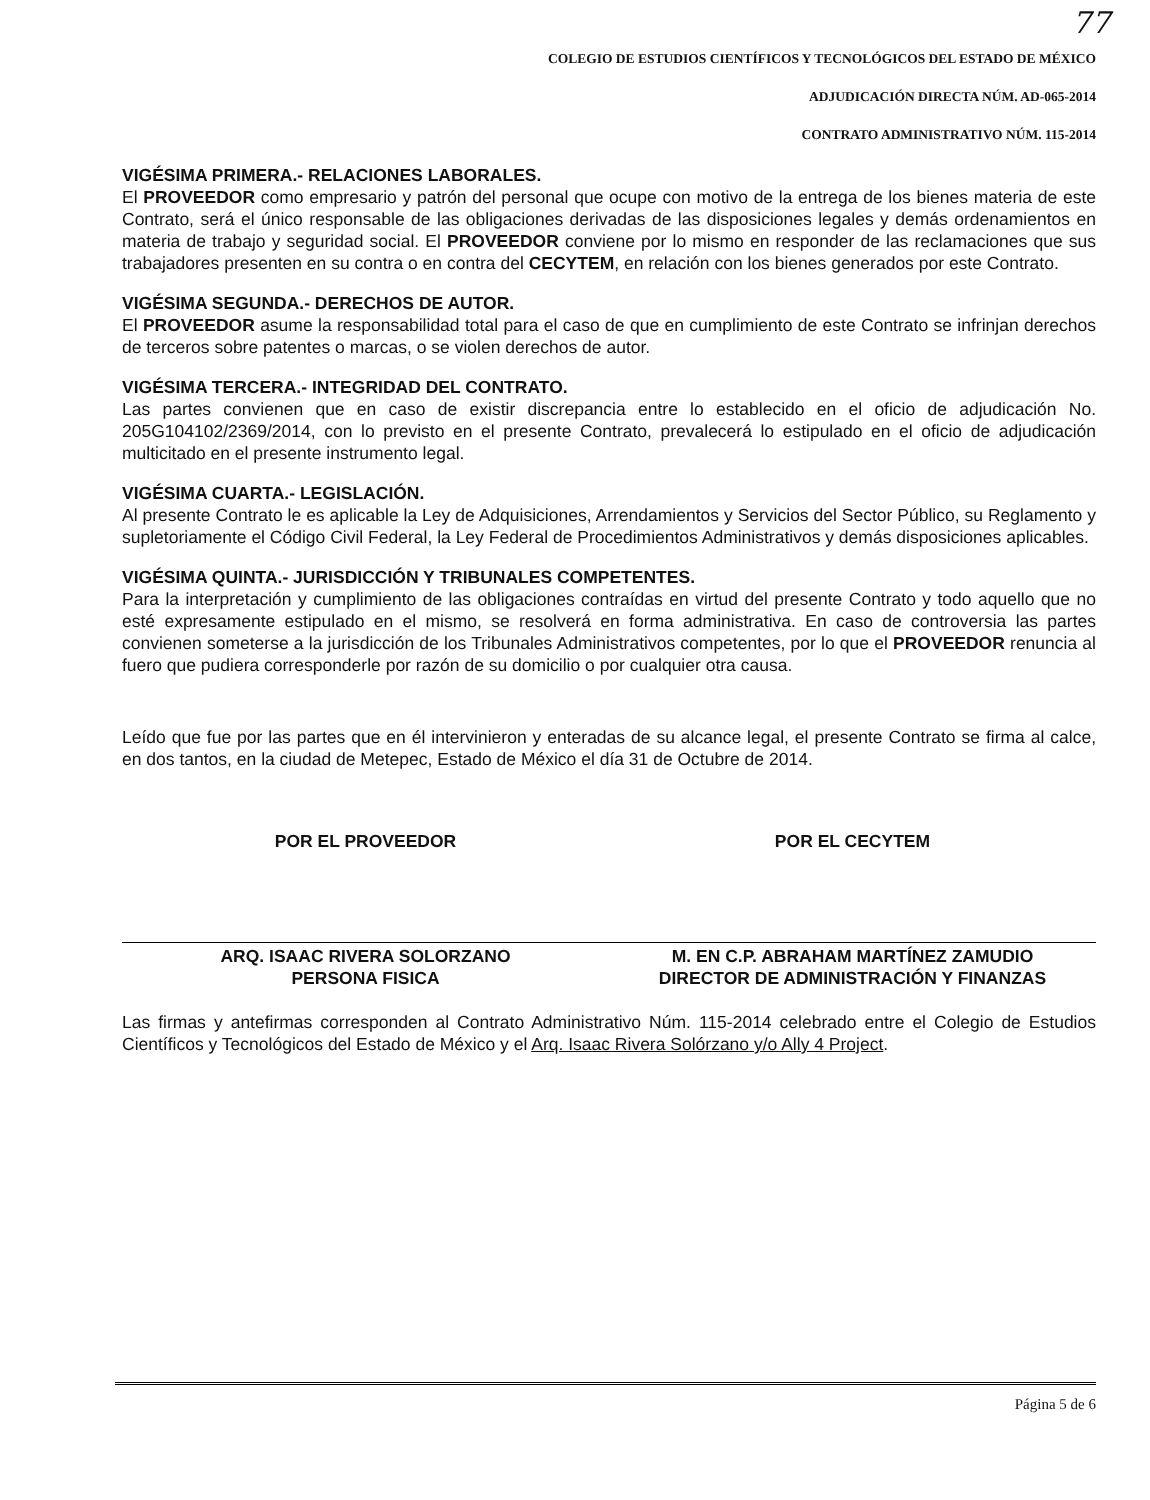77
COLEGIO DE ESTUDIOS CIENTÍFICOS Y TECNOLÓGICOS DEL ESTADO DE MÉXICO
ADJUDICACIÓN DIRECTA NÚM. AD-065-2014
CONTRATO ADMINISTRATIVO NÚM. 115-2014
VIGÉSIMA PRIMERA.- RELACIONES LABORALES.
El PROVEEDOR como empresario y patrón del personal que ocupe con motivo de la entrega de los bienes materia de este Contrato, será el único responsable de las obligaciones derivadas de las disposiciones legales y demás ordenamientos en materia de trabajo y seguridad social. El PROVEEDOR conviene por lo mismo en responder de las reclamaciones que sus trabajadores presenten en su contra o en contra del CECYTEM, en relación con los bienes generados por este Contrato.
VIGÉSIMA SEGUNDA.- DERECHOS DE AUTOR.
El PROVEEDOR asume la responsabilidad total para el caso de que en cumplimiento de este Contrato se infrinjan derechos de terceros sobre patentes o marcas, o se violen derechos de autor.
VIGÉSIMA TERCERA.- INTEGRIDAD DEL CONTRATO.
Las partes convienen que en caso de existir discrepancia entre lo establecido en el oficio de adjudicación No. 205G104102/2369/2014, con lo previsto en el presente Contrato, prevalecerá lo estipulado en el oficio de adjudicación multicitado en el presente instrumento legal.
VIGÉSIMA CUARTA.- LEGISLACIÓN.
Al presente Contrato le es aplicable la Ley de Adquisiciones, Arrendamientos y Servicios del Sector Público, su Reglamento y supletoriamente el Código Civil Federal, la Ley Federal de Procedimientos Administrativos y demás disposiciones aplicables.
VIGÉSIMA QUINTA.- JURISDICCIÓN Y TRIBUNALES COMPETENTES.
Para la interpretación y cumplimiento de las obligaciones contraídas en virtud del presente Contrato y todo aquello que no esté expresamente estipulado en el mismo, se resolverá en forma administrativa. En caso de controversia las partes convienen someterse a la jurisdicción de los Tribunales Administrativos competentes, por lo que el PROVEEDOR renuncia al fuero que pudiera corresponderle por razón de su domicilio o por cualquier otra causa.
Leído que fue por las partes que en él intervinieron y enteradas de su alcance legal, el presente Contrato se firma al calce, en dos tantos, en la ciudad de Metepec, Estado de México el día 31 de Octubre de 2014.
POR EL PROVEEDOR
ARQ. ISAAC RIVERA SOLORZANO
PERSONA FISICA
POR EL CECYTEM
M. EN C.P. ABRAHAM MARTÍNEZ ZAMUDIO
DIRECTOR DE ADMINISTRACIÓN Y FINANZAS
Las firmas y antefirmas corresponden al Contrato Administrativo Núm. 115-2014 celebrado entre el Colegio de Estudios Científicos y Tecnológicos del Estado de México y el Arq. Isaac Rivera Solórzano y/o Ally 4 Project.
Página 5 de 6